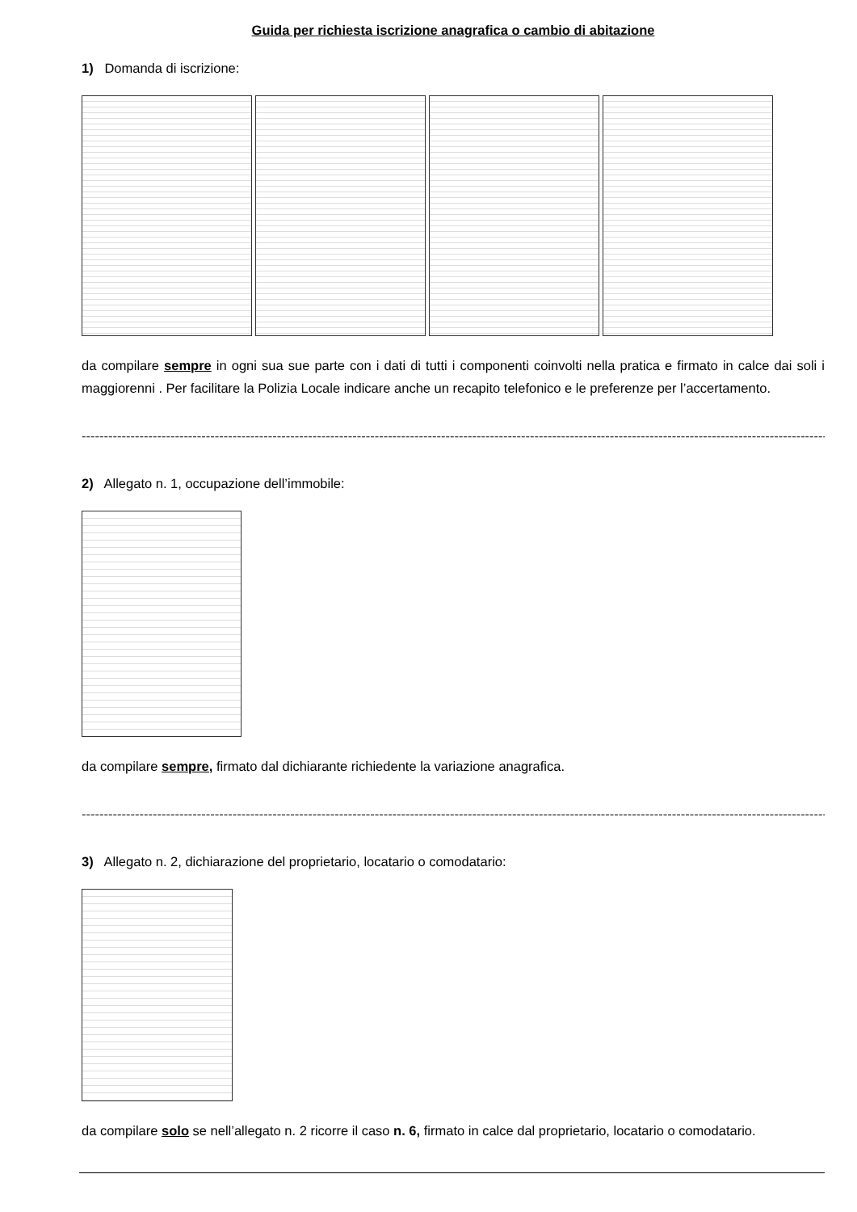Guida per richiesta iscrizione anagrafica o cambio di abitazione
1) Domanda di iscrizione:
da compilare sempre in ogni sua sue parte con i dati di tutti i componenti coinvolti nella pratica e firmato in calce dai soli i maggiorenni . Per facilitare la Polizia Locale indicare anche un recapito telefonico e le preferenze per l’accertamento.
------------------------------------------------------------------------------------------------------------------------------------------------------------------------
2) Allegato n. 1, occupazione dell’immobile:
da compilare sempre, firmato dal dichiarante richiedente la variazione anagrafica.
------------------------------------------------------------------------------------------------------------------------------------------------------------------------
3) Allegato n. 2, dichiarazione del proprietario, locatario o comodatario:
da compilare solo se nell’allegato n. 2 ricorre il caso n. 6, firmato in calce dal proprietario, locatario o comodatario.